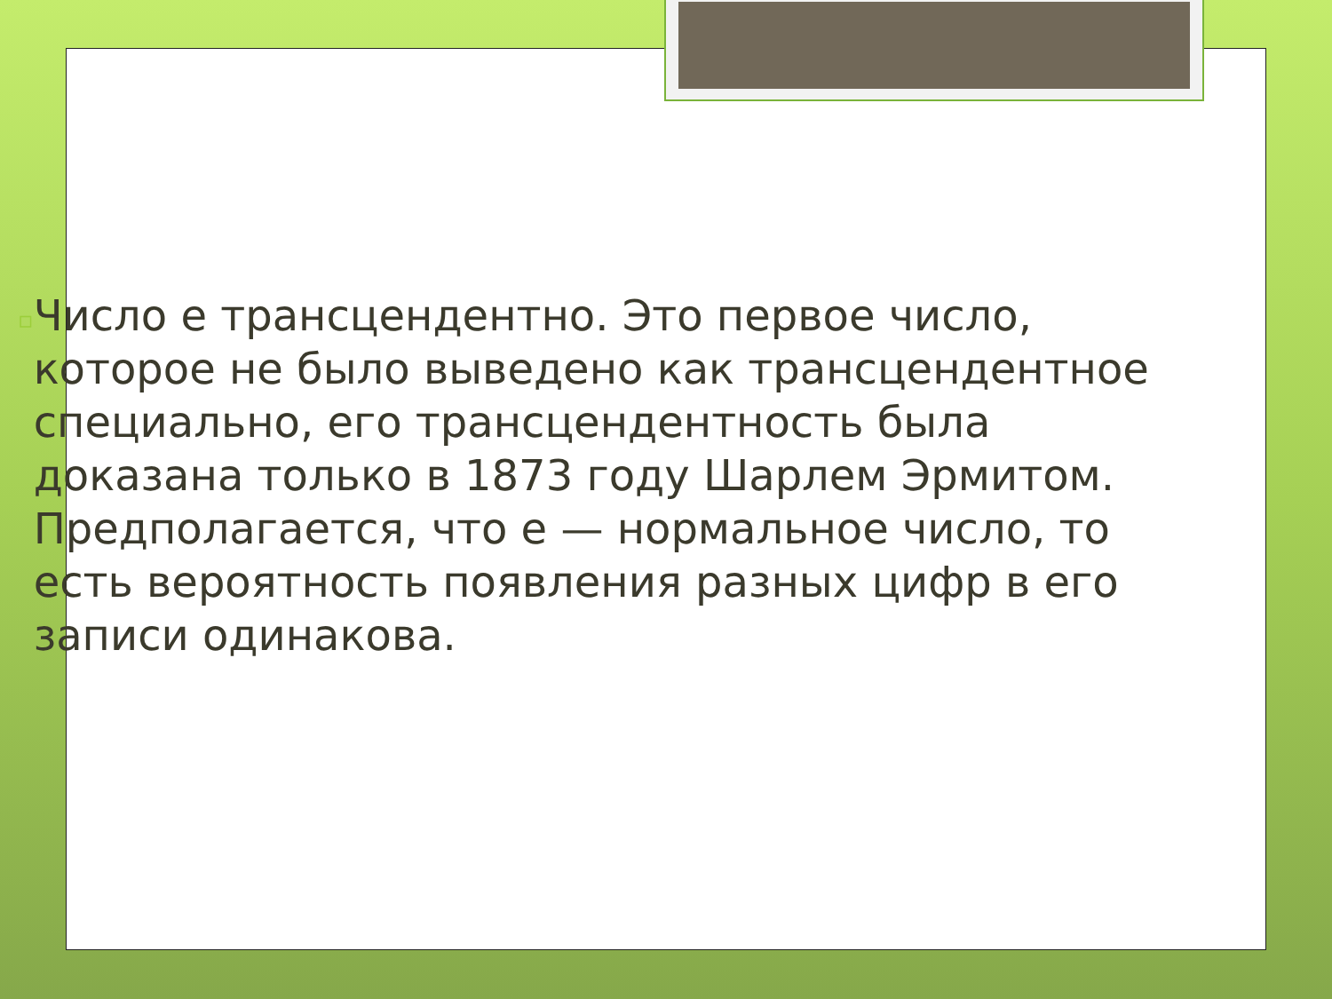▫
Число е трансцендентно. Это первое число, которое не было выведено как трансцендентное специально, его трансцендентность была доказана только в 1873 году Шарлем Эрмитом. Предполагается, что e — нормальное число, то есть вероятность появления разных цифр в его записи одинакова.